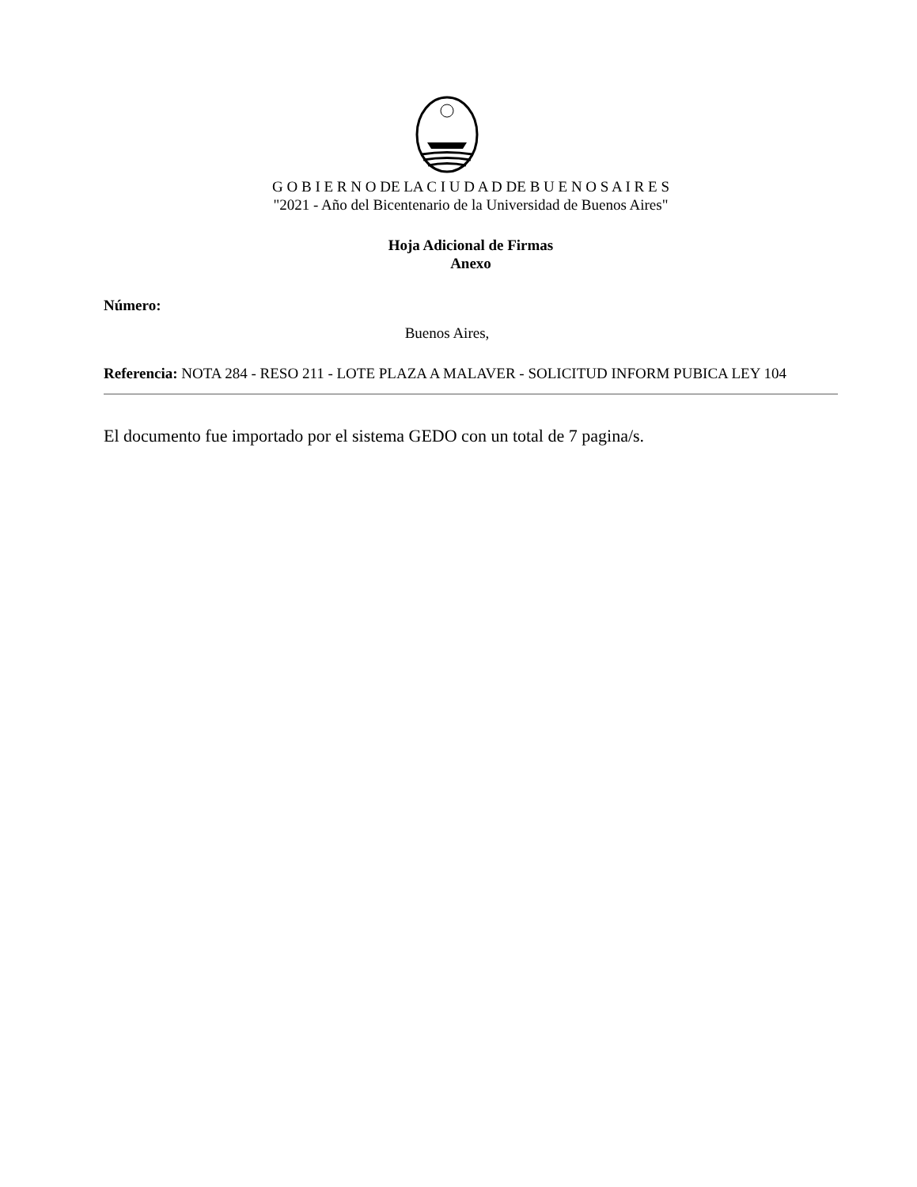G O B I E R N O DE LA C I U D A D DE B U E N O S A I R E S
"2021 - Año del Bicentenario de la Universidad de Buenos Aires"
Hoja Adicional de Firmas
Anexo
Número:
Buenos Aires,
Referencia: NOTA 284 - RESO 211 - LOTE PLAZA A MALAVER - SOLICITUD INFORM PUBICA LEY 104
El documento fue importado por el sistema GEDO con un total de 7 pagina/s.